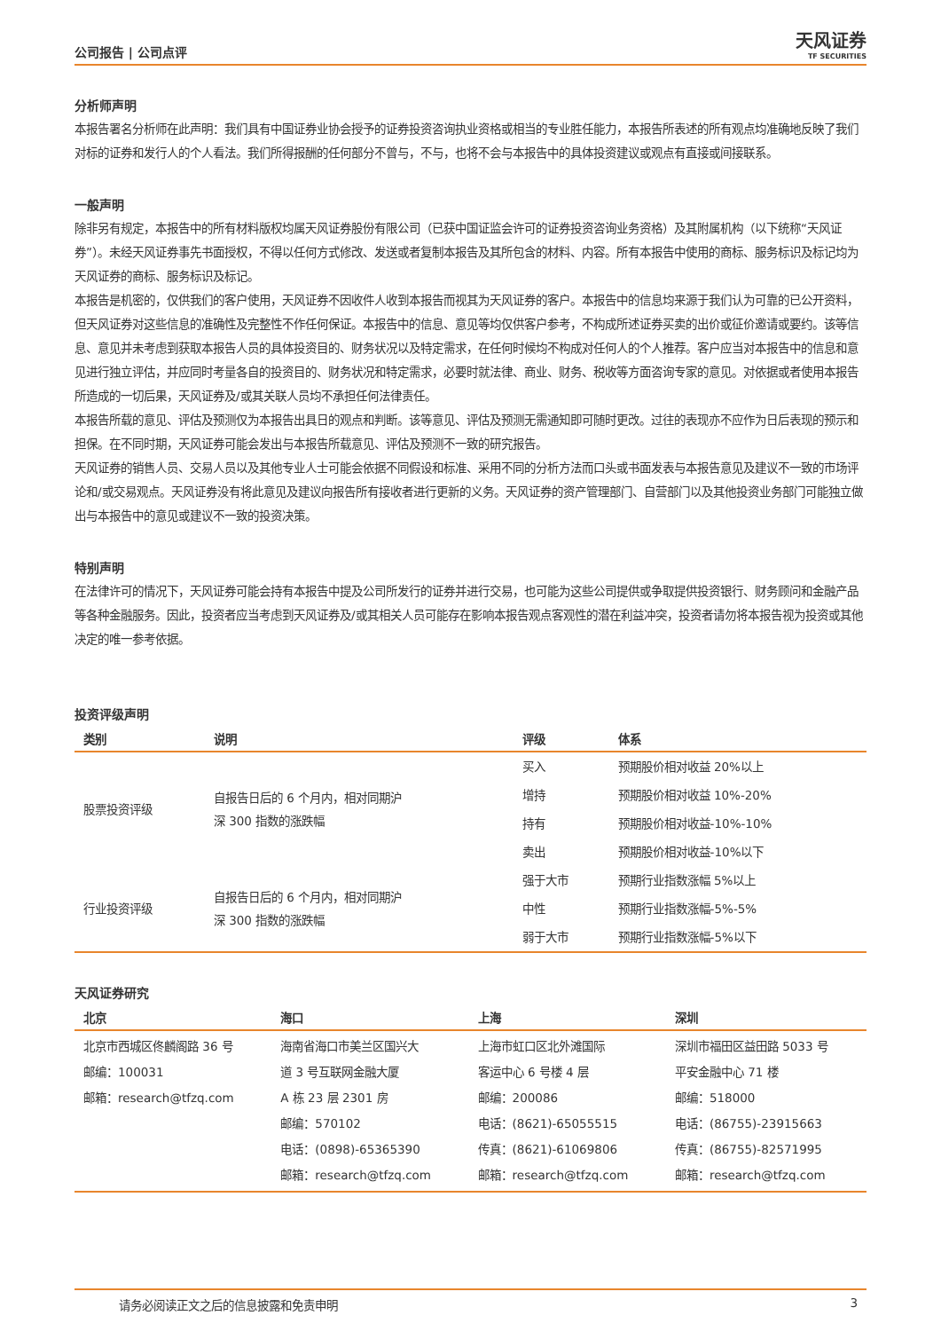公司报告 | 公司点评
天风证券
TF SECURITIES
分析师声明
本报告署名分析师在此声明：我们具有中国证券业协会授予的证券投资咨询执业资格或相当的专业胜任能力，本报告所表述的所有观点均准确地反映了我们对标的证券和发行人的个人看法。我们所得报酬的任何部分不曾与，不与，也将不会与本报告中的具体投资建议或观点有直接或间接联系。
一般声明
除非另有规定，本报告中的所有材料版权均属天风证券股份有限公司（已获中国证监会许可的证券投资咨询业务资格）及其附属机构（以下统称“天风证券”）。未经天风证券事先书面授权，不得以任何方式修改、发送或者复制本报告及其所包含的材料、内容。所有本报告中使用的商标、服务标识及标记均为天风证券的商标、服务标识及标记。
本报告是机密的，仅供我们的客户使用，天风证券不因收件人收到本报告而视其为天风证券的客户。本报告中的信息均来源于我们认为可靠的已公开资料，但天风证券对这些信息的准确性及完整性不作任何保证。本报告中的信息、意见等均仅供客户参考，不构成所述证券买卖的出价或征价邀请或要约。该等信息、意见并未考虑到获取本报告人员的具体投资目的、财务状况以及特定需求，在任何时候均不构成对任何人的个人推荐。客户应当对本报告中的信息和意见进行独立评估，并应同时考量各自的投资目的、财务状况和特定需求，必要时就法律、商业、财务、税收等方面咨询专家的意见。对依据或者使用本报告所造成的一切后果，天风证券及/或其关联人员均不承担任何法律责任。
本报告所载的意见、评估及预测仅为本报告出具日的观点和判断。该等意见、评估及预测无需通知即可随时更改。过往的表现亦不应作为日后表现的预示和担保。在不同时期，天风证券可能会发出与本报告所载意见、评估及预测不一致的研究报告。
天风证券的销售人员、交易人员以及其他专业人士可能会依据不同假设和标准、采用不同的分析方法而口头或书面发表与本报告意见及建议不一致的市场评论和/或交易观点。天风证券没有将此意见及建议向报告所有接收者进行更新的义务。天风证券的资产管理部门、自营部门以及其他投资业务部门可能独立做出与本报告中的意见或建议不一致的投资决策。
特别声明
在法律许可的情况下，天风证券可能会持有本报告中提及公司所发行的证券并进行交易，也可能为这些公司提供或争取提供投资银行、财务顾问和金融产品等各种金融服务。因此，投资者应当考虑到天风证券及/或其相关人员可能存在影响本报告观点客观性的潜在利益冲突，投资者请勿将本报告视为投资或其他决定的唯一参考依据。
投资评级声明
| 类别 | 说明 | 评级 | 体系 |
| --- | --- | --- | --- |
| 股票投资评级 | 自报告日后的 6 个月内，相对同期沪 深 300 指数的涨跌幅 | 买入 | 预期股价相对收益 20%以上 |
| | | 增持 | 预期股价相对收益 10%-20% |
| | | 持有 | 预期股价相对收益-10%-10% |
| | | 卖出 | 预期股价相对收益-10%以下 |
| 行业投资评级 | 自报告日后的 6 个月内，相对同期沪 深 300 指数的涨跌幅 | 强于大市 | 预期行业指数涨幅 5%以上 |
| | | 中性 | 预期行业指数涨幅-5%-5% |
| | | 弱于大市 | 预期行业指数涨幅-5%以下 |
天风证券研究
| 北京 | 海口 | 上海 | 深圳 |
| --- | --- | --- | --- |
| 北京市西城区佟麟阁路 36 号 邮编：100031 邮箱：research@tfzq.com | 海南省海口市美兰区国兴大 道 3 号互联网金融大厦 A 栋 23 层 2301 房 邮编：570102 电话：(0898)-65365390 邮箱：research@tfzq.com | 上海市虹口区北外滩国际 客运中心 6 号楼 4 层 邮编：200086 电话：(8621)-65055515 传真：(8621)-61069806 邮箱：research@tfzq.com | 深圳市福田区益田路 5033 号 平安金融中心 71 楼 邮编：518000 电话：(86755)-23915663 传真：(86755)-82571995 邮箱：research@tfzq.com |
请务必阅读正文之后的信息披露和免责申明 3